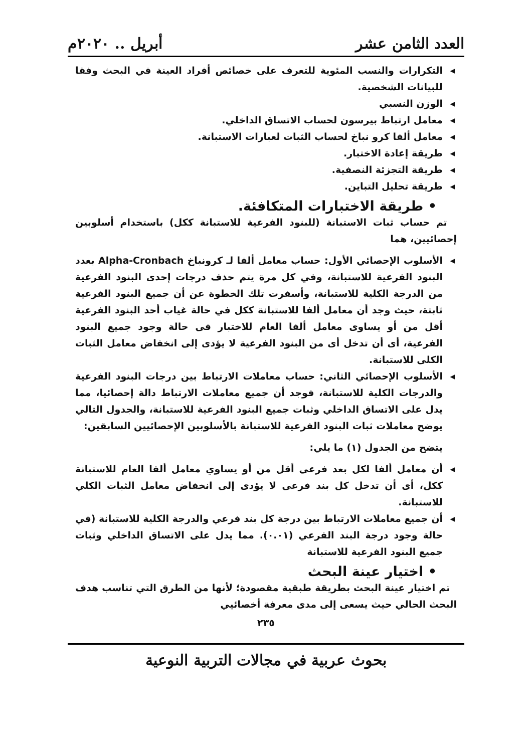العدد الثامن عشر أبريل .. ٢٠٢٠م
◂ التكرارات والنسب المئوية للتعرف على خصائص أفراد العينة في البحث وفقا للبيانات الشخصية.
◂ الوزن النسبي
◂ معامل ارتباط بيرسون لحساب الاتساق الداخلي.
◂ معامل ألفا كرو نباخ لحساب الثبات لعبارات الاستبانة.
◂ طريقة إعادة الاختبار.
◂ طريقة التجزئة النصفية.
◂ طريقة تحليل التباين.
• طريقة الاختبارات المتكافئة.
تم حساب ثبات الاستبانة (للبنود الفرعية للاستبانة ككل) باستخدام أسلوبين إحصائيين، هما
◂ الأسلوب الإحصائي الأول: حساب معامل ألفا لـ كرونباخ Alpha-Cronbach بعدد البنود الفرعية للاستبانة، وفي كل مرة يتم حذف درجات إحدى البنود الفرعية من الدرجة الكلية للاستبانة، وأسفرت تلك الخطوة عن أن جميع البنود الفرعية ثابتة، حيث وجد أن معامل ألفا للاستبانة ككل في حالة غياب أحد البنود الفرعية أقل من أو يساوى معامل ألفا العام للاختبار فى حالة وجود جميع البنود الفرعية، أى أن تدخل أى من البنود الفرعية لا يؤدى إلى انخفاض معامل الثبات الكلى للاستبانة.
◂ الأسلوب الإحصائي الثاني: حساب معاملات الارتباط بين درجات البنود الفرعية والدرجات الكلية للاستبانة، فوجد أن جميع معاملات الارتباط دالة إحصائيا، مما يدل على الاتساق الداخلي وثبات جميع البنود الفرعية للاستبانة، والجدول التالي يوضح معاملات ثبات البنود الفرعية للاستبانة بالأسلوبين الإحصائيين السابقين:
يتضح من الجدول (١) ما يلي:
◂ أن معامل ألفا لكل بعد فرعى أقل من أو يساوي معامل ألفا العام للاستبانة ككل، أى أن تدخل كل بند فرعى لا يؤدى إلى انخفاض معامل الثبات الكلي للاستبانة.
◂ أن جميع معاملات الارتباط بين درجة كل بند فرعي والدرجة الكلية للاستبانة (في حالة وجود درجة البند الفرعي (٠.٠١). مما يدل على الاتساق الداخلي وثبات جميع البنود الفرعية للاستبانة
• اختيار عينة البحث
تم اختيار عينة البحث بطريقة طبقية مقصودة؛ لأنها من الطرق التي تناسب هدف البحث الحالي حيث يسعى إلى مدى معرفة أخصائيي
٢٣٥
بحوث عربية في مجالات التربية النوعية